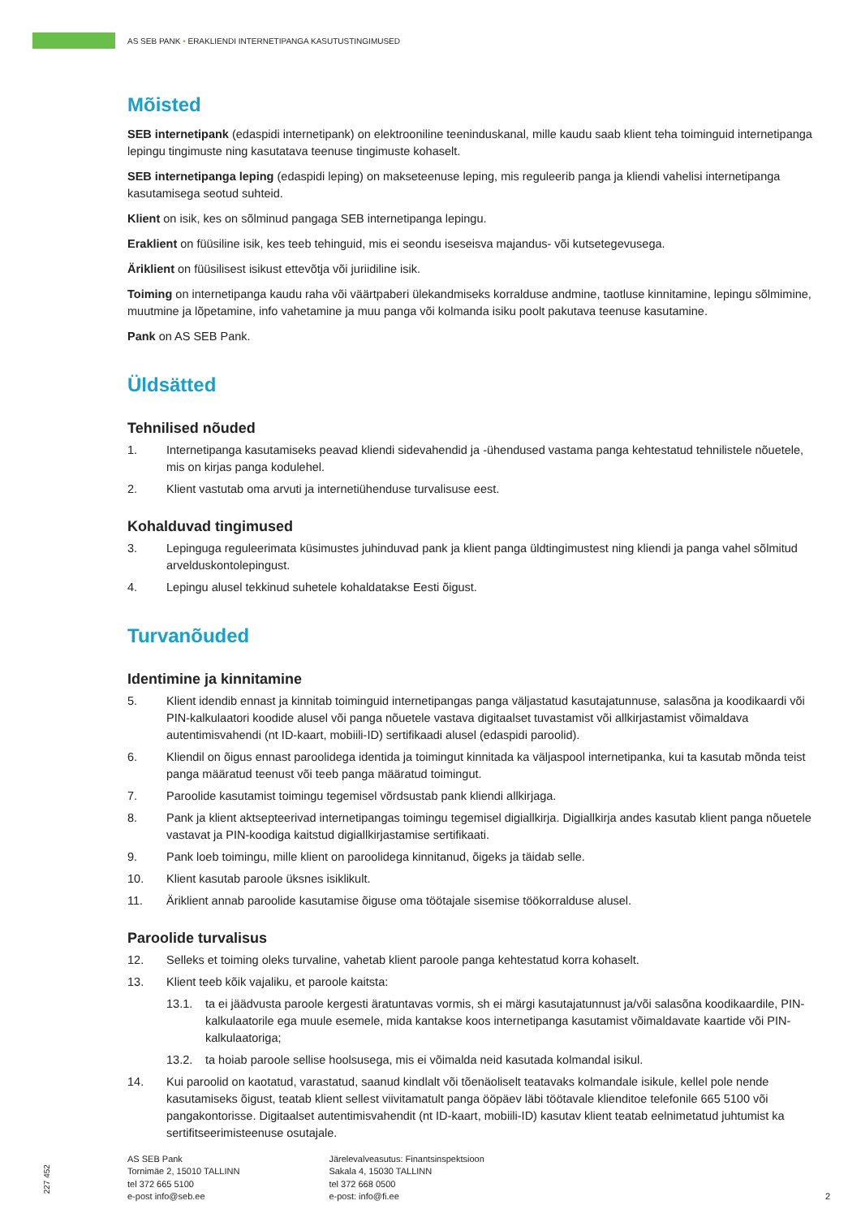AS SEB PANK • ERAKLIENDI INTERNETIPANGA KASUTUSTINGIMUSED
Mõisted
SEB internetipank (edaspidi internetipank) on elektrooniline teeninduskanal, mille kaudu saab klient teha toiminguid internetipanga lepingu tingimuste ning kasutatava teenuse tingimuste kohaselt.
SEB internetipanga leping (edaspidi leping) on makseteenuse leping, mis reguleerib panga ja kliendi vahelisi internetipanga kasutamisega seotud suhteid.
Klient on isik, kes on sõlminud pangaga SEB internetipanga lepingu.
Eraklient on füüsiline isik, kes teeb tehinguid, mis ei seondu iseseisva majandus- või kutsetegevusega.
Äriklient on füüsilisest isikust ettevõtja või juriidiline isik.
Toiming on internetipanga kaudu raha või väärtpaberi ülekandmiseks korralduse andmine, taotluse kinnitamine, lepingu sõlmimine, muutmine ja lõpetamine, info vahetamine ja muu panga või kolmanda isiku poolt pakutava teenuse kasutamine.
Pank on AS SEB Pank.
Üldsätted
Tehnilised nõuded
1. Internetipanga kasutamiseks peavad kliendi sidevahendid ja -ühendused vastama panga kehtestatud tehnilistele nõuetele, mis on kirjas panga kodulehel.
2. Klient vastutab oma arvuti ja internetiühenduse turvalisuse eest.
Kohalduvad tingimused
3. Lepinguga reguleerimata küsimustes juhinduvad pank ja klient panga üldtingimustest ning kliendi ja panga vahel sõlmitud arvelduskontolepingust.
4. Lepingu alusel tekkinud suhetele kohaldatakse Eesti õigust.
Turvanõuded
Identimine ja kinnitamine
5. Klient idendib ennast ja kinnitab toiminguid internetipangas panga väljastatud kasutajatunnuse, salasõna ja koodikaardi või PIN-kalkulaatori koodide alusel või panga nõuetele vastava digitaalset tuvastamist või allkirjastamist võimaldava autentimisvahendi (nt ID-kaart, mobiili-ID) sertifikaadi alusel (edaspidi paroolid).
6. Kliendil on õigus ennast paroolidega identida ja toimingut kinnitada ka väljaspool internetipanka, kui ta kasutab mõnda teist panga määratud teenust või teeb panga määratud toimingut.
7. Paroolide kasutamist toimingu tegemisel võrdsustab pank kliendi allkirjaga.
8. Pank ja klient aktsepteerivad internetipangas toimingu tegemisel digiallkirja. Digiallkirja andes kasutab klient panga nõuetele vastavat ja PIN-koodiga kaitstud digiallkirjastamise sertifikaati.
9. Pank loeb toimingu, mille klient on paroolidega kinnitanud, õigeks ja täidab selle.
10. Klient kasutab paroole üksnes isiklikult.
11. Äriklient annab paroolide kasutamise õiguse oma töötajale sisemise töökorralduse alusel.
Paroolide turvalisus
12. Selleks et toiming oleks turvaline, vahetab klient paroole panga kehtestatud korra kohaselt.
13. Klient teeb kõik vajaliku, et paroole kaitsta:
13.1. ta ei jäädvusta paroole kergesti äratuntavas vormis, sh ei märgi kasutajatunnust ja/või salasõna koodikaardile, PIN-kalkulaatorile ega muule esemele, mida kantakse koos internetipanga kasutamist võimaldavate kaartide või PIN-kalkulaatoriga;
13.2. ta hoiab paroole sellise hoolsusega, mis ei võimalda neid kasutada kolmandal isikul.
14. Kui paroolid on kaotatud, varastatud, saanud kindlalt või tõenäoliselt teatavaks kolmandale isikule, kellel pole nende kasutamiseks õigust, teatab klient sellest viivitamatult panga ööpäev läbi töötavale klienditoe telefonile 665 5100 või pangakontorisse. Digitaalset autentimisvahendit (nt ID-kaart, mobiili-ID) kasutav klient teatab eelnimetatud juhtumist ka sertifitseerimisteenuse osutajale.
227 452
AS SEB Pank
Tornimäe 2, 15010 TALLINN
tel 372 665 5100
e-post info@seb.ee
Järelevalveasutus: Finantsinspektsioon
Sakala 4, 15030 TALLINN
tel 372 668 0500
e-post: info@fi.ee
2